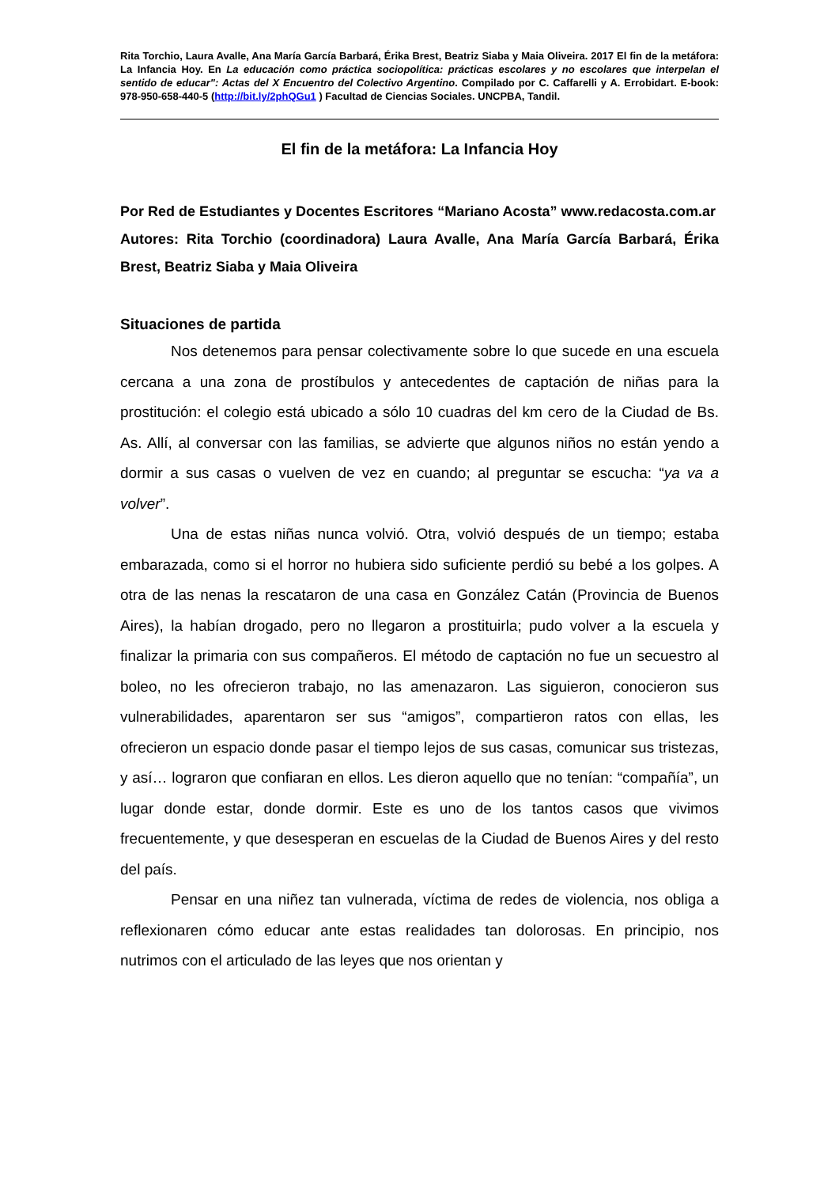Rita Torchio, Laura Avalle, Ana María García Barbará, Érika Brest, Beatriz Siaba y Maia Oliveira. 2017 El fin de la metáfora: La Infancia Hoy. En La educación como práctica sociopolítica: prácticas escolares y no escolares que interpelan el sentido de educar": Actas del X Encuentro del Colectivo Argentino. Compilado por C. Caffarelli y A. Errobidart. E-book: 978-950-658-440-5 (http://bit.ly/2phQGu1 ) Facultad de Ciencias Sociales. UNCPBA, Tandil.
El fin de la metáfora: La Infancia Hoy
Por Red de Estudiantes y Docentes Escritores “Mariano Acosta” www.redacosta.com.ar
Autores: Rita Torchio (coordinadora) Laura Avalle, Ana María García Barbará, Érika Brest, Beatriz Siaba y Maia Oliveira
Situaciones de partida
Nos detenemos para pensar colectivamente sobre lo que sucede en una escuela cercana a una zona de prostíbulos y antecedentes de captación de niñas para la prostitución: el colegio está ubicado a sólo 10 cuadras del km cero de la Ciudad de Bs. As. Allí, al conversar con las familias, se advierte que algunos niños no están yendo a dormir a sus casas o vuelven de vez en cuando; al preguntar se escucha: “ya va a volver”.
Una de estas niñas nunca volvió. Otra, volvió después de un tiempo; estaba embarazada, como si el horror no hubiera sido suficiente perdió su bebé a los golpes. A otra de las nenas la rescataron de una casa en González Catán (Provincia de Buenos Aires), la habían drogado, pero no llegaron a prostituirla; pudo volver a la escuela y finalizar la primaria con sus compañeros. El método de captación no fue un secuestro al boleo, no les ofrecieron trabajo, no las amenazaron. Las siguieron, conocieron sus vulnerabilidades, aparentaron ser sus “amigos”, compartieron ratos con ellas, les ofrecieron un espacio donde pasar el tiempo lejos de sus casas, comunicar sus tristezas, y así… lograron que confiaran en ellos. Les dieron aquello que no tenían: “compañía”, un lugar donde estar, donde dormir. Este es uno de los tantos casos que vivimos frecuentemente, y que desesperan en escuelas de la Ciudad de Buenos Aires y del resto del país.
Pensar en una niñez tan vulnerada, víctima de redes de violencia, nos obliga a reflexionaren cómo educar ante estas realidades tan dolorosas. En principio, nos nutrimos con el articulado de las leyes que nos orientan y